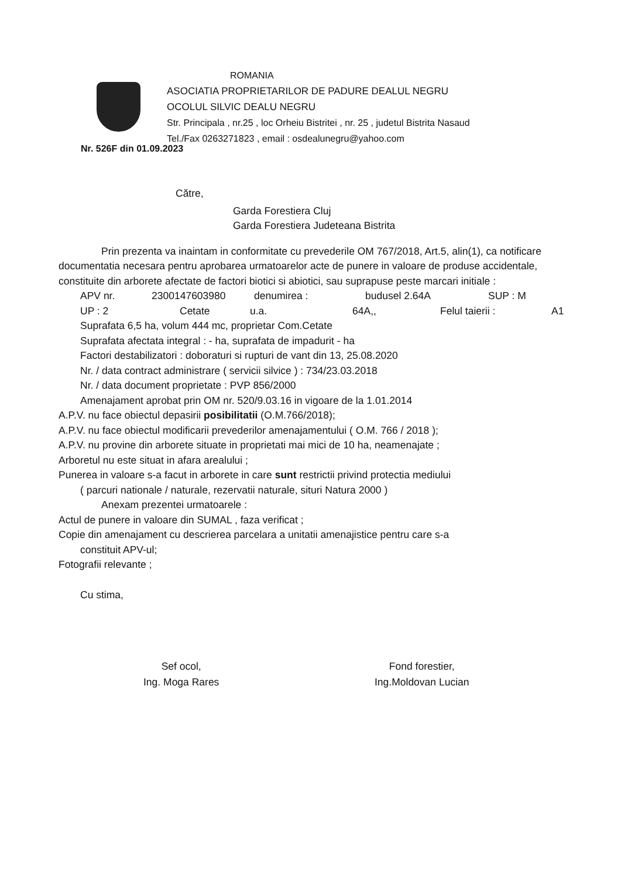ROMANIA
ASOCIATIA PROPRIETARILOR DE PADURE DEALUL NEGRU
OCOLUL SILVIC DEALU NEGRU
Str. Principala , nr.25 , loc Orheiu Bistritei , nr. 25 , judetul Bistrita Nasaud
Tel./Fax 0263271823 , email : osdealunegru@yahoo.com
Nr. 526F din 01.09.2023
Către,
Garda Forestiera Cluj
Garda Forestiera Judeteana Bistrita
Prin prezenta va inaintam in conformitate cu prevederile OM 767/2018, Art.5, alin(1), ca notificare documentatia necesara pentru aprobarea urmatoarelor acte de punere in valoare de produse accidentale, constituite din arborete afectate de factori biotici si abiotici, sau suprapuse peste marcari initiale :
APV nr. 2300147603980 denumirea : budusel 2.64A SUP : M
UP : 2 Cetate u.a. 64A,, Felul taierii : A1
Suprafata 6,5 ha, volum 444 mc, proprietar Com.Cetate
Suprafata afectata integral : - ha, suprafata de impadurit - ha
Factori destabilizatori : doboraturi si rupturi de vant din 13, 25.08.2020
Nr. / data contract administrare ( servicii silvice ) : 734/23.03.2018
Nr. / data document proprietate : PVP 856/2000
Amenajament aprobat prin OM nr. 520/9.03.16 in vigoare de la 1.01.2014
A.P.V. nu face obiectul depasirii posibilitatii (O.M.766/2018);
A.P.V. nu face obiectul modificarii prevederilor amenajamentului ( O.M. 766 / 2018 );
A.P.V. nu provine din arborete situate in proprietati mai mici de 10 ha, neamenajate ;
Arboretul nu este situat in afara arealului ;
Punerea in valoare s-a facut in arborete in care sunt restrictii privind protectia mediului
( parcuri nationale / naturale, rezervatii naturale, situri Natura 2000 )
Anexam prezentei urmatoarele :
Actul de punere in valoare din SUMAL , faza verificat ;
Copie din amenajament cu descrierea parcelara a unitatii amenajistice pentru care s-a
constituit APV-ul;
Fotografii relevante ;
Cu stima,
Sef ocol,
Ing. Moga Rares
Fond forestier,
Ing.Moldovan Lucian